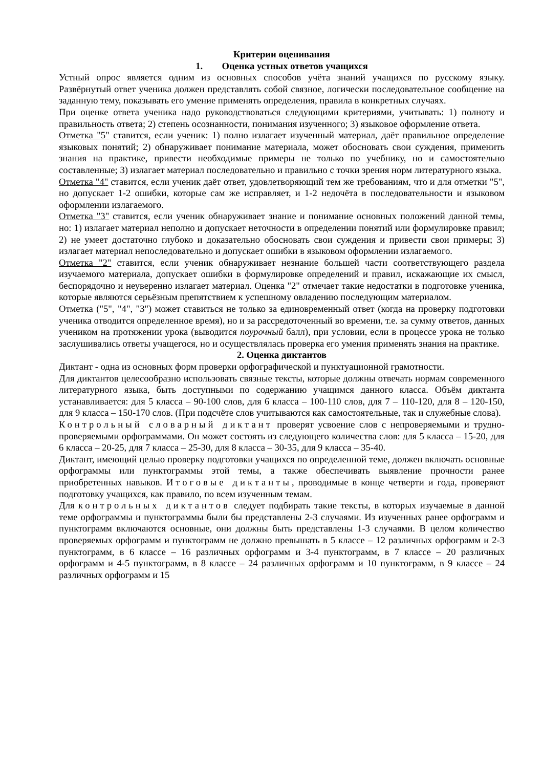Критерии оценивания
1. Оценка устных ответов учащихся
Устный опрос является одним из основных способов учёта знаний учащихся по русскому языку. Развёрнутый ответ ученика должен представлять собой связное, логически последовательное сообщение на заданную тему, показывать его умение применять определения, правила в конкретных случаях.
При оценке ответа ученика надо руководствоваться следующими критериями, учитывать: 1) полноту и правильность ответа; 2) степень осознанности, понимания изученного; 3) языковое оформление ответа.
Отметка "5" ставится, если ученик: 1) полно излагает изученный материал, даёт правильное определение языковых понятий; 2) обнаруживает понимание материала, может обосновать свои суждения, применить знания на практике, привести необходимые примеры не только по учебнику, но и самостоятельно составленные; 3) излагает материал последовательно и правильно с точки зрения норм литературного языка.
Отметка "4" ставится, если ученик даёт ответ, удовлетворяющий тем же требованиям, что и для отметки "5", но допускает 1-2 ошибки, которые сам же исправляет, и 1-2 недочёта в последовательности и языковом оформлении излагаемого.
Отметка "3" ставится, если ученик обнаруживает знание и понимание основных положений данной темы, но: 1) излагает материал неполно и допускает неточности в определении понятий или формулировке правил; 2) не умеет достаточно глубоко и доказательно обосновать свои суждения и привести свои примеры; 3) излагает материал непоследовательно и допускает ошибки в языковом оформлении излагаемого.
Отметка "2" ставится, если ученик обнаруживает незнание большей части соответствующего раздела изучаемого материала, допускает ошибки в формулировке определений и правил, искажающие их смысл, беспорядочно и неуверенно излагает материал. Оценка "2" отмечает такие недостатки в подготовке ученика, которые являются серьёзным препятствием к успешному овладению последующим материалом.
Отметка ("5", "4", "3") может ставиться не только за единовременный ответ (когда на проверку подготовки ученика отводится определенное время), но и за рассредоточенный во времени, т.е. за сумму ответов, данных учеником на протяжении урока (выводится поурочный балл), при условии, если в процессе урока не только заслушивались ответы учащегося, но и осуществлялась проверка его умения применять знания на практике.
2. Оценка диктантов
Диктант - одна из основных форм проверки орфографической и пунктуационной грамотности.
Для диктантов целесообразно использовать связные тексты, которые должны отвечать нормам современного литературного языка, быть доступными по содержанию учащимся данного класса. Объём диктанта устанавливается: для 5 класса – 90-100 слов, для 6 класса – 100-110 слов, для 7 – 110-120, для 8 – 120-150, для 9 класса – 150-170 слов. (При подсчёте слов учитываются как самостоятельные, так и служебные слова).
Контрольный словарный диктант проверят усвоение слов с непроверяемыми и трудно­проверяемыми орфограммами. Он может состоять из следующего количества слов: для 5 класса – 15-20, для 6 класса – 20-25, для 7 класса – 25-30, для 8 класса – 30-35, для 9 класса – 35-40.
Диктант, имеющий целью проверку подготовки учащихся по определенной теме, должен включать основные орфограммы или пунктограммы этой темы, а также обеспечивать выявление прочности ранее приобретенных навыков. Итоговые диктанты, проводимые в конце четверти и года, проверяют подготовку учащихся, как правило, по всем изученным темам.
Для контрольных диктантов следует подбирать такие тексты, в которых изучаемые в данной теме орфограммы и пунктограммы были бы представлены 2-3 случаями. Из изученных ранее орфограмм и пунктограмм включаются основные, они должны быть представлены 1-3 случаями. В целом количество проверяемых орфограмм и пунктограмм не должно превышать в 5 классе – 12 различных орфограмм и 2-3 пунктограмм, в 6 классе – 16 различных орфограмм и 3-4 пунктограмм, в 7 классе – 20 различных орфограмм и 4-5 пунктограмм, в 8 классе – 24 различных орфограмм и 10 пунктограмм, в 9 классе – 24 различных орфограмм и 15